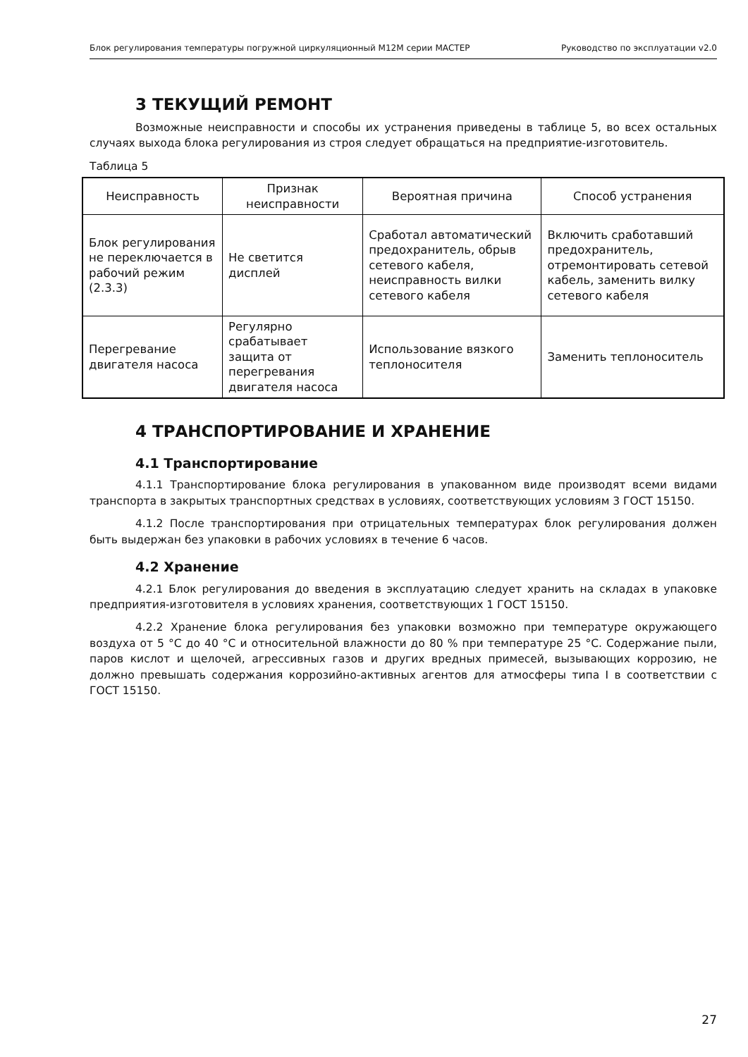Блок регулирования температуры погружной циркуляционный М12М серии МАСТЕР Руководство по эксплуатации v2.0
3 ТЕКУЩИЙ РЕМОНТ
Возможные неисправности и способы их устранения приведены в таблице 5, во всех остальных случаях выхода блока регулирования из строя следует обращаться на предприятие-изготовитель.
Таблица 5
| Неисправность | Признак неисправности | Вероятная причина | Способ устранения |
| --- | --- | --- | --- |
| Блок регулирования не переключается в рабочий режим (2.3.3) | Не светится дисплей | Сработал автоматический предохранитель, обрыв сетевого кабеля, неисправность вилки сетевого кабеля | Включить сработавший предохранитель, отремонтировать сетевой кабель, заменить вилку сетевого кабеля |
| Перегревание двигателя насоса | Регулярно срабатывает защита от перегревания двигателя насоса | Использование вязкого теплоносителя | Заменить теплоноситель |
4 ТРАНСПОРТИРОВАНИЕ И ХРАНЕНИЕ
4.1 Транспортирование
4.1.1 Транспортирование блока регулирования в упакованном виде производят всеми видами транспорта в закрытых транспортных средствах в условиях, соответствующих условиям 3 ГОСТ 15150.
4.1.2 После транспортирования при отрицательных температурах блок регулирования должен быть выдержан без упаковки в рабочих условиях в течение 6 часов.
4.2 Хранение
4.2.1 Блок регулирования до введения в эксплуатацию следует хранить на складах в упаковке предприятия-изготовителя в условиях хранения, соответствующих 1 ГОСТ 15150.
4.2.2 Хранение блока регулирования без упаковки возможно при температуре окружающего воздуха от 5 °С до 40 °С и относительной влажности до 80 % при температуре 25 °С. Содержание пыли, паров кислот и щелочей, агрессивных газов и других вредных примесей, вызывающих коррозию, не должно превышать содержания коррозийно-активных агентов для атмосферы типа I в соответствии с ГОСТ 15150.
27